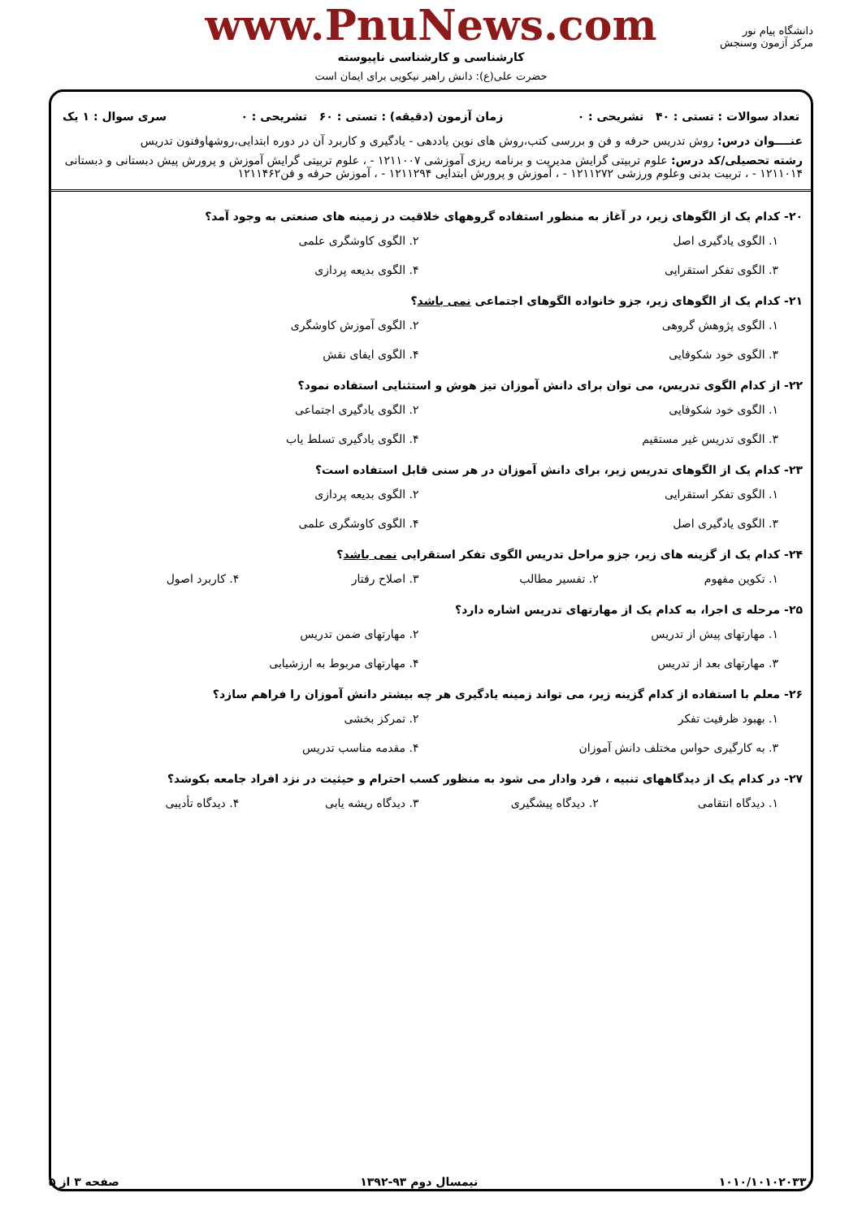دانشگاه پیام نور
مرکز آزمون وسنجش
www.PnuNews.com
کارشناسی و کارشناسی ناپیوسته
حضرت علی(ع): دانش راهبر نیکویی برای ایمان است
تعداد سوالات : تستی : ۴۰ تشریحی : ۰ زمان آزمون (دقیقه) : تستی : ۶۰ تشریحی : ۰ سری سوال : ۱ یک
عنــــوان درس: روش تدریس حرفه و فن و بررسی کتب،روش های نوین یاددهی - یادگیری و کاربرد آن در دوره ابتدایی،روشهاوفنون تدریس
رشته تحصیلی/کد درس: علوم تربیتی گرایش مدیریت و برنامه ریزی آموزشی ۱۲۱۱۰۰۷ - ، علوم تربیتی گرایش آموزش و پرورش پیش دبستانی و دبستانی ۱۲۱۱۰۱۴ - ، تربیت بدنی وعلوم ورزشی ۱۲۱۱۲۷۲ - ، آموزش و پرورش ابتدایی ۱۲۱۱۲۹۴ - ، آموزش حرفه و فن۱۲۱۱۴۶۲
۲۰- کدام یک از الگوهای زیر، در آغاز به منظور استفاده گروههای خلاقیت در زمینه های صنعتی به وجود آمد؟
۱. الگوی یادگیری اصل ۲. الگوی کاوشگری علمی ۳. الگوی تفکر استقرایی ۴. الگوی بدیعه پردازی
۲۱- کدام یک از الگوهای زیر، جزو خانواده الگوهای اجتماعی نمی باشد؟
۱. الگوی پژوهش گروهی ۲. الگوی آموزش کاوشگری ۳. الگوی خود شکوفایی ۴. الگوی ایفای نقش
۲۲- از کدام الگوی تدریس، می توان برای دانش آموزان تیز هوش و استثنایی استفاده نمود؟
۱. الگوی خود شکوفایی ۲. الگوی یادگیری اجتماعی ۳. الگوی تدریس غیر مستقیم ۴. الگوی یادگیری تسلط یاب
۲۳- کدام یک از الگوهای تدریس زیر، برای دانش آموزان در هر سنی قابل استفاده است؟
۱. الگوی تفکر استقرایی ۲. الگوی بدیعه پردازی ۳. الگوی یادگیری اصل ۴. الگوی کاوشگری علمی
۲۴- کدام یک از گزینه های زیر، جزو مراحل تدریس الگوی تفکر استقرایی نمی باشد؟
۱. تکوین مفهوم ۲. تفسیر مطالب ۳. اصلاح رفتار ۴. کاربرد اصول
۲۵- مرحله ی اجرا، به کدام یک از مهارتهای تدریس اشاره دارد؟
۱. مهارتهای پیش از تدریس ۲. مهارتهای ضمن تدریس ۳. مهارتهای بعد از تدریس ۴. مهارتهای مربوط به ارزشیابی
۲۶- معلم با استفاده از کدام گزینه زیر، می تواند زمینه یادگیری هر چه بیشتر دانش آموزان را فراهم سازد؟
۱. بهبود ظرفیت تفکر ۲. تمرکز بخشی ۳. به کارگیری حواس مختلف دانش آموزان ۴. مقدمه مناسب تدریس
۲۷- در کدام یک از دیدگاههای تنبیه ، فرد وادار می شود به منظور کسب احترام و حیثیت در نزد افراد جامعه بکوشد؟
۱. دیدگاه انتقامی ۲. دیدگاه پیشگیری ۳. دیدگاه ریشه یابی ۴. دیدگاه تأدیبی
صفحه ۳ از ۵ نیمسال دوم ۹۳-۱۳۹۲ ۱۰۱۰/۱۰۱۰۲۰۳۳۰